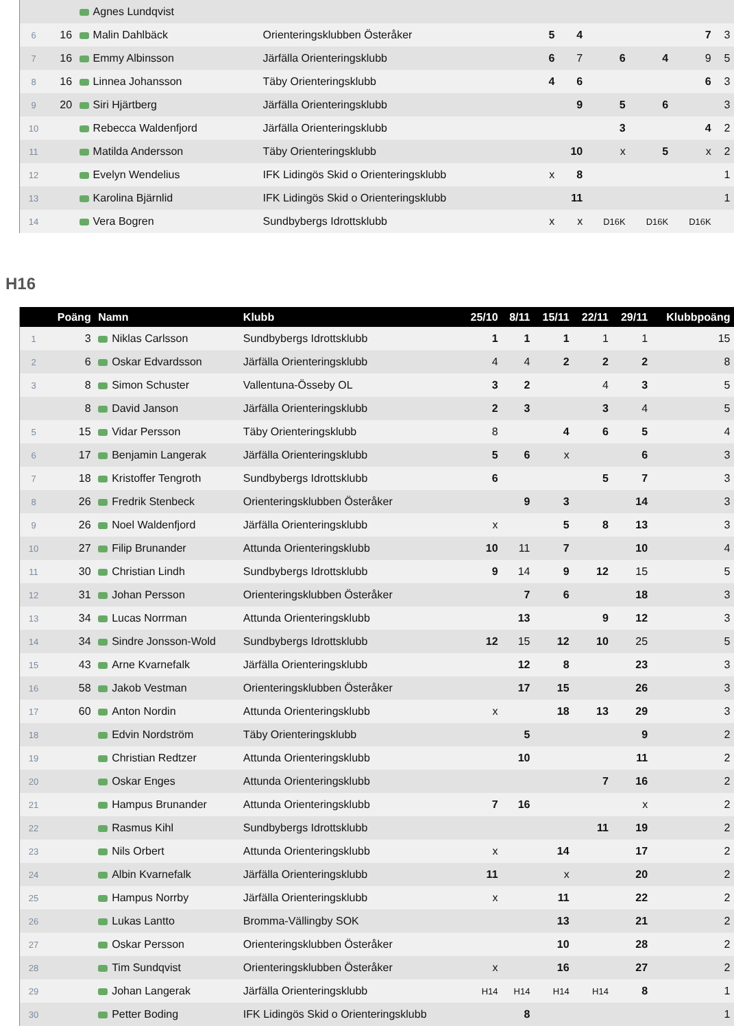| | | Agnes Lundqvist | | | | | | | |
| 6 | 16 | Malin Dahlbäck | Orienteringsklubben Österåker | 5 | 4 | | | 7 | 3 |
| 7 | 16 | Emmy Albinsson | Järfälla Orienteringsklubb | 6 | 7 | 6 | 4 | 9 | 5 |
| 8 | 16 | Linnea Johansson | Täby Orienteringsklubb | 4 | 6 | | | 6 | 3 |
| 9 | 20 | Siri Hjärtberg | Järfälla Orienteringsklubb | | 9 | 5 | 6 | | 3 |
| 10 | | Rebecca Waldenfjord | Järfälla Orienteringsklubb | | | 3 | | 4 | 2 |
| 11 | | Matilda Andersson | Täby Orienteringsklubb | | 10 | x | 5 | x | 2 |
| 12 | | Evelyn Wendelius | IFK Lidingös Skid o Orienteringsklubb | x | 8 | | | | 1 |
| 13 | | Karolina Bjärnlid | IFK Lidingös Skid o Orienteringsklubb | | 11 | | | | 1 |
| 14 | | Vera Bogren | Sundbybergs Idrottsklubb | x | x | D16K | D16K | D16K | |
H16
| | Poäng | Namn | Klubb | 25/10 | 8/11 | 15/11 | 22/11 | 29/11 | Klubbpoäng |
| --- | --- | --- | --- | --- | --- | --- | --- | --- | --- |
| 1 | 3 | Niklas Carlsson | Sundbybergs Idrottsklubb | 1 | 1 | 1 | 1 | 1 | 15 |
| 2 | 6 | Oskar Edvardsson | Järfälla Orienteringsklubb | 4 | 4 | 2 | 2 | 2 | 8 |
| 3 | 8 | Simon Schuster | Vallentuna-Össeby OL | 3 | 2 | | 4 | 3 | 5 |
| | 8 | David Janson | Järfälla Orienteringsklubb | 2 | 3 | | 3 | 4 | 5 |
| 5 | 15 | Vidar Persson | Täby Orienteringsklubb | 8 | | 4 | 6 | 5 | 4 |
| 6 | 17 | Benjamin Langerak | Järfälla Orienteringsklubb | 5 | 6 | x | | 6 | 3 |
| 7 | 18 | Kristoffer Tengroth | Sundbybergs Idrottsklubb | 6 | | | 5 | 7 | 3 |
| 8 | 26 | Fredrik Stenbeck | Orienteringsklubben Österåker | | 9 | 3 | | 14 | 3 |
| 9 | 26 | Noel Waldenfjord | Järfälla Orienteringsklubb | x | | 5 | 8 | 13 | 3 |
| 10 | 27 | Filip Brunander | Attunda Orienteringsklubb | 10 | 11 | 7 | | 10 | 4 |
| 11 | 30 | Christian Lindh | Sundbybergs Idrottsklubb | 9 | 14 | 9 | 12 | 15 | 5 |
| 12 | 31 | Johan Persson | Orienteringsklubben Österåker | | 7 | 6 | | 18 | 3 |
| 13 | 34 | Lucas Norrman | Attunda Orienteringsklubb | | 13 | | 9 | 12 | 3 |
| 14 | 34 | Sindre Jonsson-Wold | Sundbybergs Idrottsklubb | 12 | 15 | 12 | 10 | 25 | 5 |
| 15 | 43 | Arne Kvarnefalk | Järfälla Orienteringsklubb | | 12 | 8 | | 23 | 3 |
| 16 | 58 | Jakob Vestman | Orienteringsklubben Österåker | | 17 | 15 | | 26 | 3 |
| 17 | 60 | Anton Nordin | Attunda Orienteringsklubb | x | | 18 | 13 | 29 | 3 |
| 18 | | Edvin Nordström | Täby Orienteringsklubb | | 5 | | | 9 | 2 |
| 19 | | Christian Redtzer | Attunda Orienteringsklubb | | 10 | | | 11 | 2 |
| 20 | | Oskar Enges | Attunda Orienteringsklubb | | | | 7 | 16 | 2 |
| 21 | | Hampus Brunander | Attunda Orienteringsklubb | 7 | 16 | | | x | 2 |
| 22 | | Rasmus Kihl | Sundbybergs Idrottsklubb | | | | 11 | 19 | 2 |
| 23 | | Nils Orbert | Attunda Orienteringsklubb | x | | 14 | | 17 | 2 |
| 24 | | Albin Kvarnefalk | Järfälla Orienteringsklubb | 11 | | x | | 20 | 2 |
| 25 | | Hampus Norrby | Järfälla Orienteringsklubb | x | | 11 | | 22 | 2 |
| 26 | | Lukas Lantto | Bromma-Vällingby SOK | | | 13 | | 21 | 2 |
| 27 | | Oskar Persson | Orienteringsklubben Österåker | | | 10 | | 28 | 2 |
| 28 | | Tim Sundqvist | Orienteringsklubben Österåker | x | | 16 | | 27 | 2 |
| 29 | | Johan Langerak | Järfälla Orienteringsklubb | H14 | H14 | H14 | H14 | 8 | 1 |
| 30 | | Petter Boding | IFK Lidingös Skid o Orienteringsklubb | | 8 | | | | 1 |